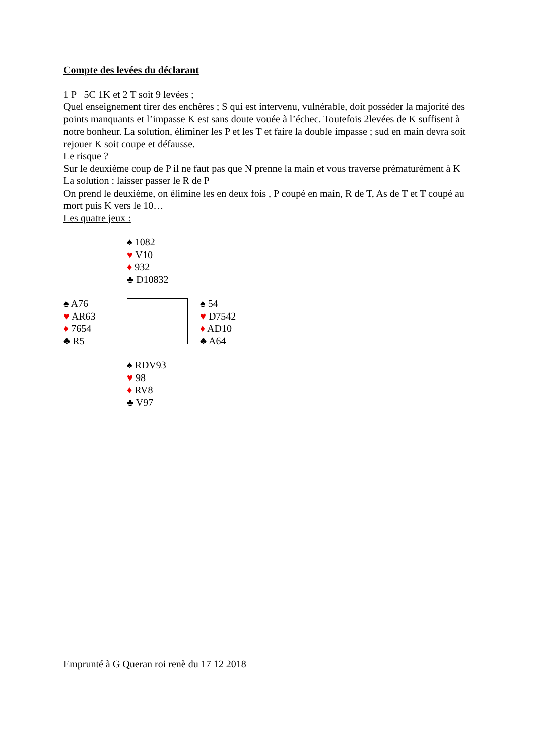Compte des levées du déclarant
1 P 5C 1K et 2 T soit 9 levées ;
Quel enseignement tirer des enchères ; S qui est intervenu, vulnérable, doit posséder la majorité des points manquants et l’impasse K est sans doute vouée à l’échec. Toutefois 2levées de K suffisent à notre bonheur. La solution, éliminer les P et les T et faire la double impasse ; sud en main devra soit rejouer K soit coupe et défausse.
Le risque ?
Sur le deuxième coup de P il ne faut pas que N prenne la main et vous traverse prématurément à K
La solution : laisser passer le R de P
On prend le deuxième, on élimine les en deux fois , P coupé en main, R de T, As de T et T coupé au mort puis K vers le 10…
Les quatre jeux :
♠ 1082
♥ V10
♦ 932
♣ D10832
♠ A76
♥ AR63
♦ 7654
♣ R5
♠ 54
♥ D7542
♦ AD10
♣ A64
♠ RDV93
♥ 98
♦ RV8
♣ V97
Emprunté à G Queran roi renè du 17 12 2018